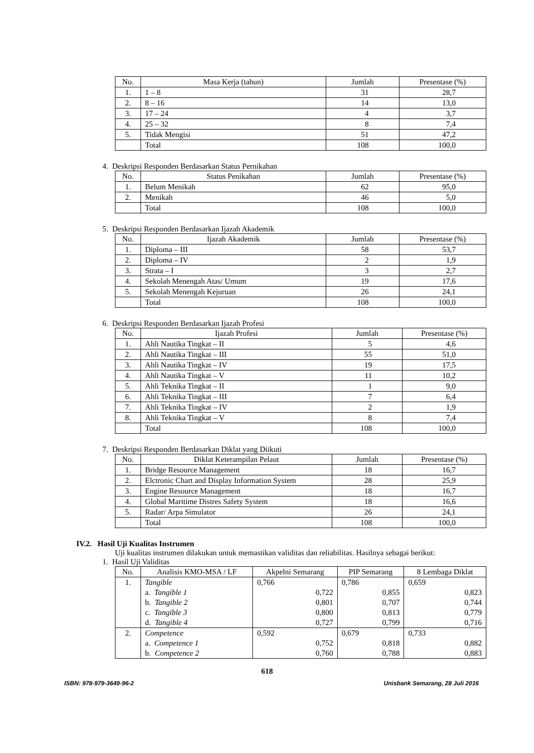| No. | Masa Kerja (tahun) | Jumlah | Presentase (%) |
| --- | --- | --- | --- |
| 1. | 1 – 8 | 31 | 28,7 |
| 2. | 8 – 16 | 14 | 13,0 |
| 3. | 17 – 24 | 4 | 3,7 |
| 4. | 25 – 32 | 8 | 7,4 |
| 5. | Tidak Mengisi | 51 | 47,2 |
| | Total | 108 | 100,0 |
4. Deskripsi Responden Berdasarkan Status Pernikahan
| No. | Status Penikahan | Jumlah | Presentase (%) |
| --- | --- | --- | --- |
| 1. | Belum Menikah | 62 | 95,0 |
| 2. | Menikah | 46 | 5,0 |
| | Total | 108 | 100,0 |
5. Deskripsi Responden Berdasarkan Ijazah Akademik
| No. | Ijazah Akademik | Jumlah | Presentase (%) |
| --- | --- | --- | --- |
| 1. | Diploma – III | 58 | 53,7 |
| 2. | Diploma – IV | 2 | 1,9 |
| 3. | Strata – I | 3 | 2,7 |
| 4. | Sekolah Menengah Atas/ Umum | 19 | 17,6 |
| 5. | Sekolah Menengah Kejuruan | 26 | 24,1 |
| | Total | 108 | 100,0 |
6. Deskripsi Responden Berdasarkan Ijazah Profesi
| No. | Ijazah Profesi | Jumlah | Presentase (%) |
| --- | --- | --- | --- |
| 1. | Ahli Nautika Tingkat – II | 5 | 4,6 |
| 2. | Ahli Nautika Tingkat – III | 55 | 51,0 |
| 3. | Ahli Nautika Tingkat – IV | 19 | 17,5 |
| 4. | Ahli Nautika Tingkat – V | 11 | 10,2 |
| 5. | Ahli Teknika Tingkat – II | 1 | 9,0 |
| 6. | Ahli Teknika Tingkat – III | 7 | 6,4 |
| 7. | Ahli Teknika Tingkat – IV | 2 | 1,9 |
| 8. | Ahli Teknika Tingkat – V | 8 | 7,4 |
| | Total | 108 | 100,0 |
7. Deskripsi Responden Berdasarkan Diklat yang Diikuti
| No. | Diklat Keterampilan Pelaut | Jumlah | Presentase (%) |
| --- | --- | --- | --- |
| 1. | Bridge Resource Management | 18 | 16,7 |
| 2. | Elctronic Chart and Display Information System | 28 | 25,9 |
| 3. | Engine Resource Management | 18 | 16,7 |
| 4. | Global Maritime Distres Safety System | 18 | 16,6 |
| 5. | Radar/ Arpa Simulator | 26 | 24,1 |
| | Total | 108 | 100,0 |
IV.2. Hasil Uji Kualitas Instrumen
Uji kualitas instrumen dilakukan untuk memastikan validitas dan reliabilitas. Hasilnya sebagai berikut:
1. Hasil Uji Validitas
| No. | Analisis KMO-MSA / LF | Akpelni Semarang | PIP Semarang | 8 Lembaga Diklat |
| 1. | Tangible | 0,766 | 0,786 | 0,659 |
| | a. Tangible 1 | 0,722 | 0,855 | 0,823 |
| | b. Tangible 2 | 0,801 | 0,707 | 0,744 |
| | c. Tangible 3 | 0,800 | 0,813 | 0,779 |
| | d. Tangible 4 | 0,727 | 0,799 | 0,716 |
| 2. | Competence | 0,592 | 0,679 | 0,733 |
| | a. Competence 1 | 0,752 | 0,818 | 0,882 |
| | b. Competence 2 | 0,760 | 0,788 | 0,883 |
618
ISBN: 978-979-3649-96-2 Unisbank Semarang, 28 Juli 2016